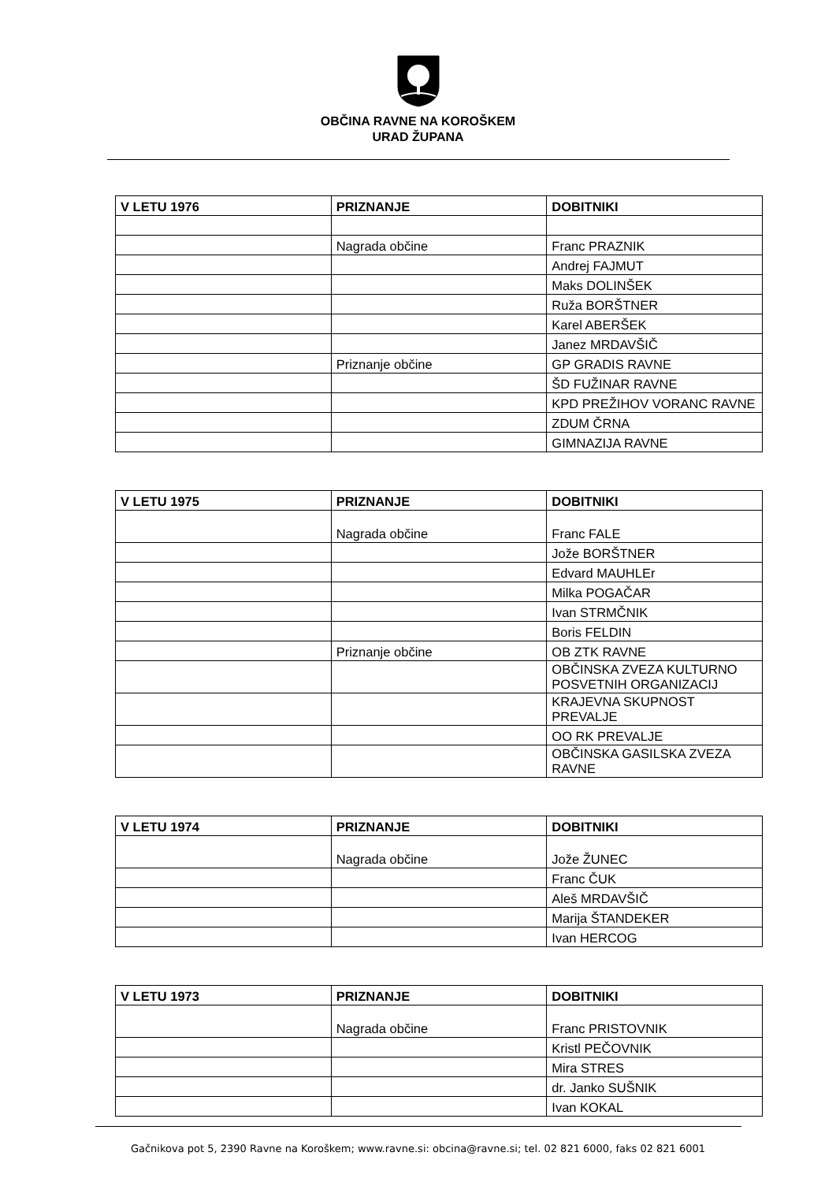OBČINA RAVNE NA KOROŠKEM
URAD ŽUPANA
| V LETU 1976 | PRIZNANJE | DOBITNIKI |
| --- | --- | --- |
| | Nagrada občine | Franc PRAZNIK |
| | | Andrej FAJMUT |
| | | Maks DOLINŠEK |
| | | Ruža BORŠTNER |
| | | Karel ABERŠEK |
| | | Janez MRDAVŠIČ |
| | Priznanje občine | GP GRADIS RAVNE |
| | | ŠD FUŽINAR RAVNE |
| | | KPD PREŽIHOV VORANC RAVNE |
| | | ZDUM ČRNA |
| | | GIMNAZIJA RAVNE |
| V LETU 1975 | PRIZNANJE | DOBITNIKI |
| --- | --- | --- |
| | Nagrada občine | Franc FALE |
| | | Jože BORŠTNER |
| | | Edvard MAUHLEr |
| | | Milka POGAČAR |
| | | Ivan STRMČNIK |
| | | Boris FELDIN |
| | Priznanje občine | OB ZTK RAVNE |
| | | OBČINSKA ZVEZA KULTURNO POSVETNIH ORGANIZACIJ |
| | | KRAJEVNA SKUPNOST PREVALJE |
| | | OO RK PREVALJE |
| | | OBČINSKA GASILSKA ZVEZA RAVNE |
| V LETU 1974 | PRIZNANJE | DOBITNIKI |
| --- | --- | --- |
| | Nagrada občine | Jože ŽUNEC |
| | | Franc ČUK |
| | | Aleš MRDAVŠIČ |
| | | Marija ŠTANDEKER |
| | | Ivan HERCOG |
| V LETU 1973 | PRIZNANJE | DOBITNIKI |
| --- | --- | --- |
| | Nagrada občine | Franc PRISTOVNIK |
| | | Kristl PEČOVNIK |
| | | Mira STRES |
| | | dr. Janko SUŠNIK |
| | | Ivan KOKAL |
Gačnikova pot 5, 2390 Ravne na Koroškem; www.ravne.si: obcina@ravne.si; tel. 02 821 6000, faks 02 821 6001